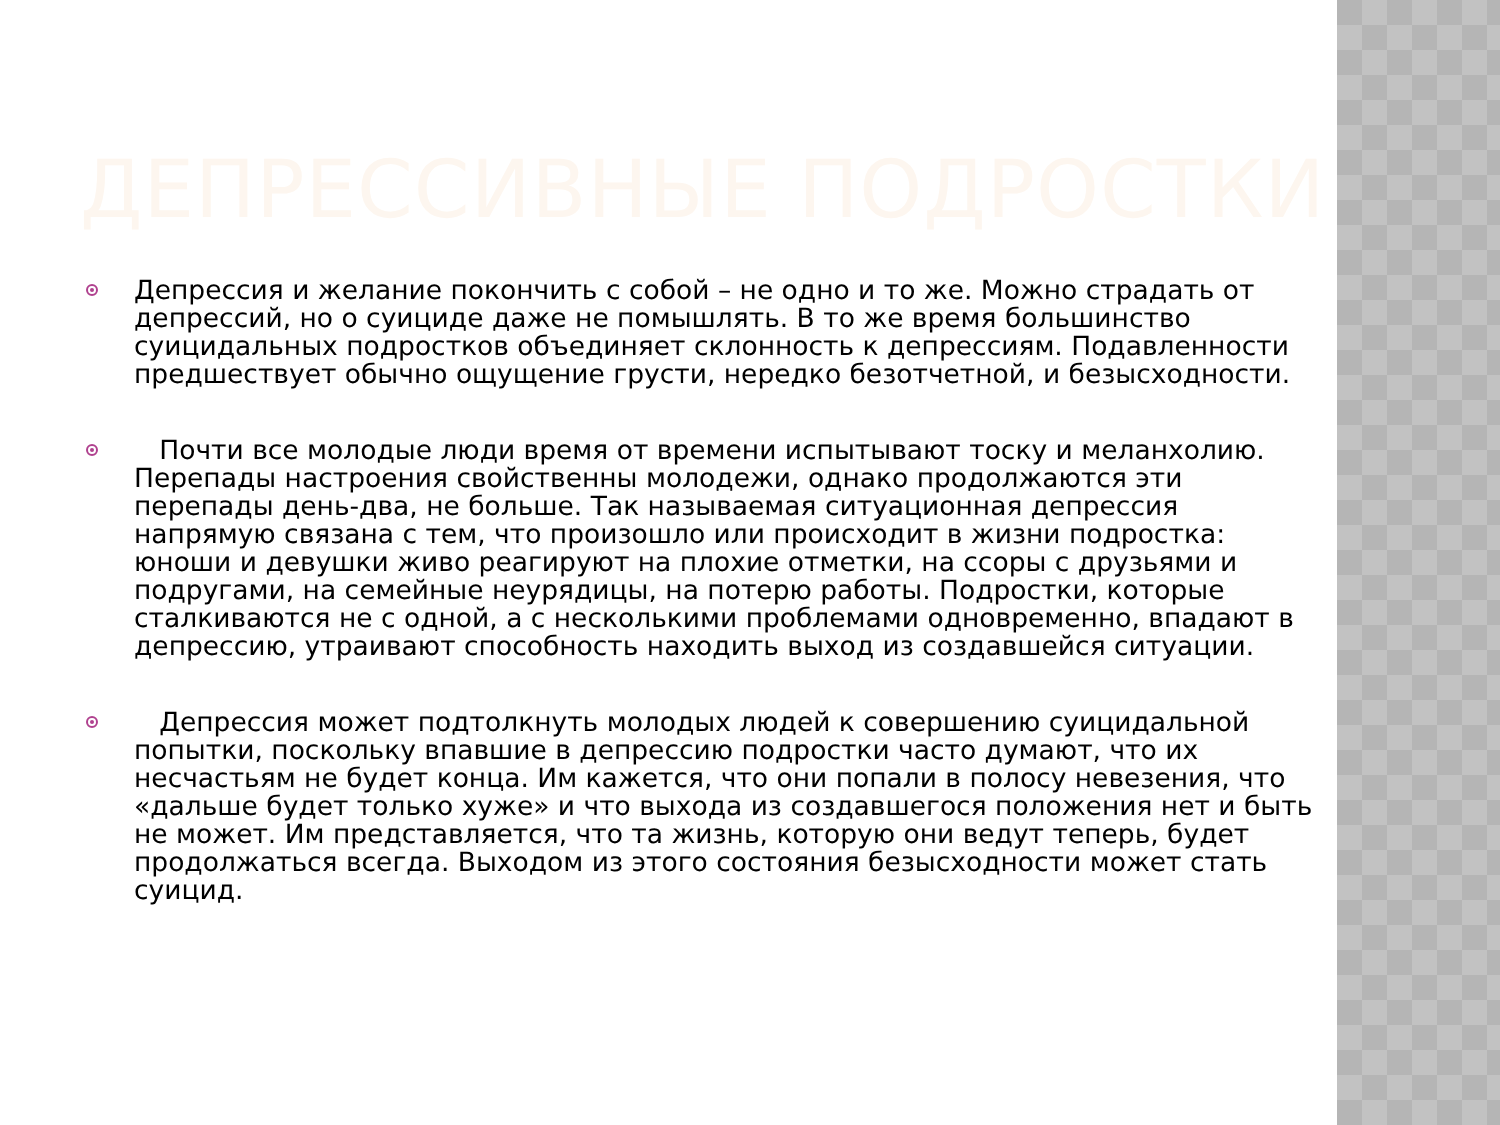ДЕПРЕССИВНЫЕ ПОДРОСТКИ
Депрессия и желание покончить с собой – не одно и то же. Можно страдать от депрессий, но о суициде даже не помышлять. В то же время большинство суицидальных подростков объединяет склонность к депрессиям. Подавленности предшествует обычно ощущение грусти, нередко безотчетной, и безысходности.
Почти все молодые люди время от времени испытывают тоску и меланхолию. Перепады настроения свойственны молодежи, однако продолжаются эти перепады день-два, не больше. Так называемая ситуационная депрессия напрямую связана с тем, что произошло или происходит в жизни подростка: юноши и девушки живо реагируют на плохие отметки, на ссоры с друзьями и подругами, на семейные неурядицы, на потерю работы. Подростки, которые сталкиваются не с одной, а с несколькими проблемами одновременно, впадают в депрессию, утраивают способность находить выход из создавшейся ситуации.
Депрессия может подтолкнуть молодых людей к совершению суицидальной попытки, поскольку впавшие в депрессию подростки часто думают, что их несчастьям не будет конца. Им кажется, что они попали в полосу невезения, что «дальше будет только хуже» и что выхода из создавшегося положения нет и быть не может. Им представляется, что та жизнь, которую они ведут теперь, будет продолжаться всегда. Выходом из этого состояния безысходности может стать суицид.